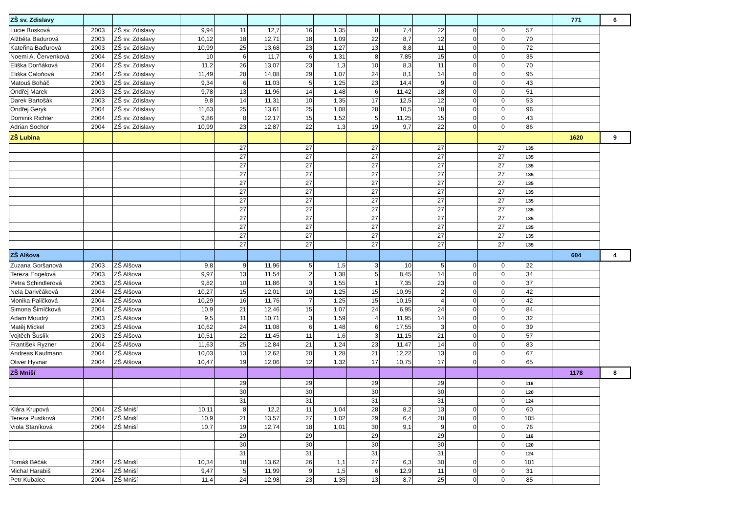| ZŠ sv. Zdislavy | | | | | | | | | | | | | | 771 | 6 |
| Lucie Busková | 2003 | ZŠ sv. Zdislavy | 9,94 | 11 | 12,7 | 16 | 1,35 | 8 | 7,4 | 22 | 0 | 0 | 57 | | |
| Alžběta Badurová | 2003 | ZŠ sv. Zdislavy | 10,12 | 18 | 12,71 | 18 | 1,09 | 22 | 8,7 | 12 | 0 | 0 | 70 | | |
| Kateřina Baďurová | 2003 | ZŠ sv. Zdislavy | 10,99 | 25 | 13,68 | 23 | 1,27 | 13 | 8,8 | 11 | 0 | 0 | 72 | | |
| Noemi A. Červenková | 2004 | ZŠ sv. Zdislavy | 10 | 6 | 11,7 | 6 | 1,31 | 8 | 7,85 | 15 | 0 | 0 | 35 | | |
| Eliška Dorňáková | 2004 | ZŠ sv. Zdislavy | 11,2 | 26 | 13,07 | 23 | 1,3 | 10 | 8,3 | 11 | 0 | 0 | 70 | | |
| Eliška Caloňová | 2004 | ZŠ sv. Zdislavy | 11,49 | 28 | 14,08 | 29 | 1,07 | 24 | 8,1 | 14 | 0 | 0 | 95 | | |
| Matouš Boháč | 2003 | ZŠ sv. Zdislavy | 9,34 | 6 | 11,03 | 5 | 1,25 | 23 | 14,4 | 9 | 0 | 0 | 43 | | |
| Ondřej Marek | 2003 | ZŠ sv. Zdislavy | 9,78 | 13 | 11,96 | 14 | 1,48 | 6 | 11,42 | 18 | 0 | 0 | 51 | | |
| Darek Bartošák | 2003 | ZŠ sv. Zdislavy | 9,8 | 14 | 11,31 | 10 | 1,35 | 17 | 12,5 | 12 | 0 | 0 | 53 | | |
| Ondřej Geryk | 2004 | ZŠ sv. Zdislavy | 11,63 | 25 | 13,61 | 25 | 1,08 | 28 | 10,5 | 18 | 0 | 0 | 96 | | |
| Dominik Richter | 2004 | ZŠ sv. Zdislavy | 9,86 | 8 | 12,17 | 15 | 1,52 | 5 | 11,25 | 15 | 0 | 0 | 43 | | |
| Adrian Sochor | 2004 | ZŠ sv. Zdislavy | 10,99 | 23 | 12,87 | 22 | 1,3 | 19 | 9,7 | 22 | 0 | 0 | 86 | | |
| ZŠ Lubina | | | | | | | | | | | | | | 1620 | 9 |
| | | | | 27 | | 27 | | 27 | | 27 | | 27 | 135 | | |
| | | | | 27 | | 27 | | 27 | | 27 | | 27 | 135 | | |
| | | | | 27 | | 27 | | 27 | | 27 | | 27 | 135 | | |
| | | | | 27 | | 27 | | 27 | | 27 | | 27 | 135 | | |
| | | | | 27 | | 27 | | 27 | | 27 | | 27 | 135 | | |
| | | | | 27 | | 27 | | 27 | | 27 | | 27 | 135 | | |
| | | | | 27 | | 27 | | 27 | | 27 | | 27 | 135 | | |
| | | | | 27 | | 27 | | 27 | | 27 | | 27 | 135 | | |
| | | | | 27 | | 27 | | 27 | | 27 | | 27 | 135 | | |
| | | | | 27 | | 27 | | 27 | | 27 | | 27 | 135 | | |
| | | | | 27 | | 27 | | 27 | | 27 | | 27 | 135 | | |
| | | | | 27 | | 27 | | 27 | | 27 | | 27 | 135 | | |
| ZŠ Alšova | | | | | | | | | | | | | | 604 | 4 |
| Zuzana Goršanová | 2003 | ZŠ Alšova | 9,8 | 9 | 11,96 | 5 | 1,5 | 3 | 10 | 5 | 0 | 0 | 22 | | |
| Tereza Engelová | 2003 | ZŠ Alšova | 9,97 | 13 | 11,54 | 2 | 1,38 | 5 | 8,45 | 14 | 0 | 0 | 34 | | |
| Petra Schindlerová | 2003 | ZŠ Alšova | 9,82 | 10 | 11,86 | 3 | 1,55 | 1 | 7,35 | 23 | 0 | 0 | 37 | | |
| Nela Darivčáková | 2004 | ZŠ Alšova | 10,27 | 15 | 12,01 | 10 | 1,25 | 15 | 10,95 | 2 | 0 | 0 | 42 | | |
| Monika Paličková | 2004 | ZŠ Alšova | 10,29 | 16 | 11,76 | 7 | 1,25 | 15 | 10,15 | 4 | 0 | 0 | 42 | | |
| Simona Šimíčková | 2004 | ZŠ Alšova | 10,9 | 21 | 12,46 | 15 | 1,07 | 24 | 6,95 | 24 | 0 | 0 | 84 | | |
| Adam Moudrý | 2003 | ZŠ Alšova | 9,5 | 11 | 10,71 | 3 | 1,59 | 4 | 11,95 | 14 | 0 | 0 | 32 | | |
| Matěj Mickel | 2003 | ZŠ Alšova | 10,62 | 24 | 11,08 | 6 | 1,48 | 6 | 17,55 | 3 | 0 | 0 | 39 | | |
| Vojtěch Šuslík | 2003 | ZŠ Alšova | 10,51 | 22 | 11,45 | 11 | 1,6 | 3 | 11,15 | 21 | 0 | 0 | 57 | | |
| František Ryzner | 2004 | ZŠ Alšova | 11,63 | 25 | 12,84 | 21 | 1,24 | 23 | 11,47 | 14 | 0 | 0 | 83 | | |
| Andreas Kaufmann | 2004 | ZŠ Alšova | 10,03 | 13 | 12,62 | 20 | 1,28 | 21 | 12,22 | 13 | 0 | 0 | 67 | | |
| Oliver Hyvnar | 2004 | ZŠ Alšova | 10,47 | 19 | 12,06 | 12 | 1,32 | 17 | 10,75 | 17 | 0 | 0 | 65 | | |
| ZŠ Mniší | | | | | | | | | | | | | | 1178 | 8 |
| | | | | 29 | | 29 | | 29 | | 29 | | 0 | 116 | | |
| | | | | 30 | | 30 | | 30 | | 30 | | 0 | 120 | | |
| | | | | 31 | | 31 | | 31 | | 31 | | 0 | 124 | | |
| Klára Krupová | 2004 | ZŠ Mniší | 10,11 | 8 | 12,2 | 11 | 1,04 | 28 | 8,2 | 13 | 0 | 0 | 60 | | |
| Tereza Pustková | 2004 | ZŠ Mniší | 10,9 | 21 | 13,57 | 27 | 1,02 | 29 | 6,4 | 28 | 0 | 0 | 105 | | |
| Viola Staníková | 2004 | ZŠ Mniší | 10,7 | 19 | 12,74 | 18 | 1,01 | 30 | 9,1 | 9 | 0 | 0 | 76 | | |
| | | | | 29 | | 29 | | 29 | | 29 | | 0 | 116 | | |
| | | | | 30 | | 30 | | 30 | | 30 | | 0 | 120 | | |
| | | | | 31 | | 31 | | 31 | | 31 | | 0 | 124 | | |
| Tomáš Běčák | 2004 | ZŠ Mniší | 10,34 | 18 | 13,62 | 26 | 1,1 | 27 | 6,3 | 30 | 0 | 0 | 101 | | |
| Michal Harabiš | 2004 | ZŠ Mniší | 9,47 | 5 | 11,99 | 9 | 1,5 | 6 | 12,9 | 11 | 0 | 0 | 31 | | |
| Petr Kubalec | 2004 | ZŠ Mniší | 11,4 | 24 | 12,98 | 23 | 1,35 | 13 | 8,7 | 25 | 0 | 0 | 85 | | |